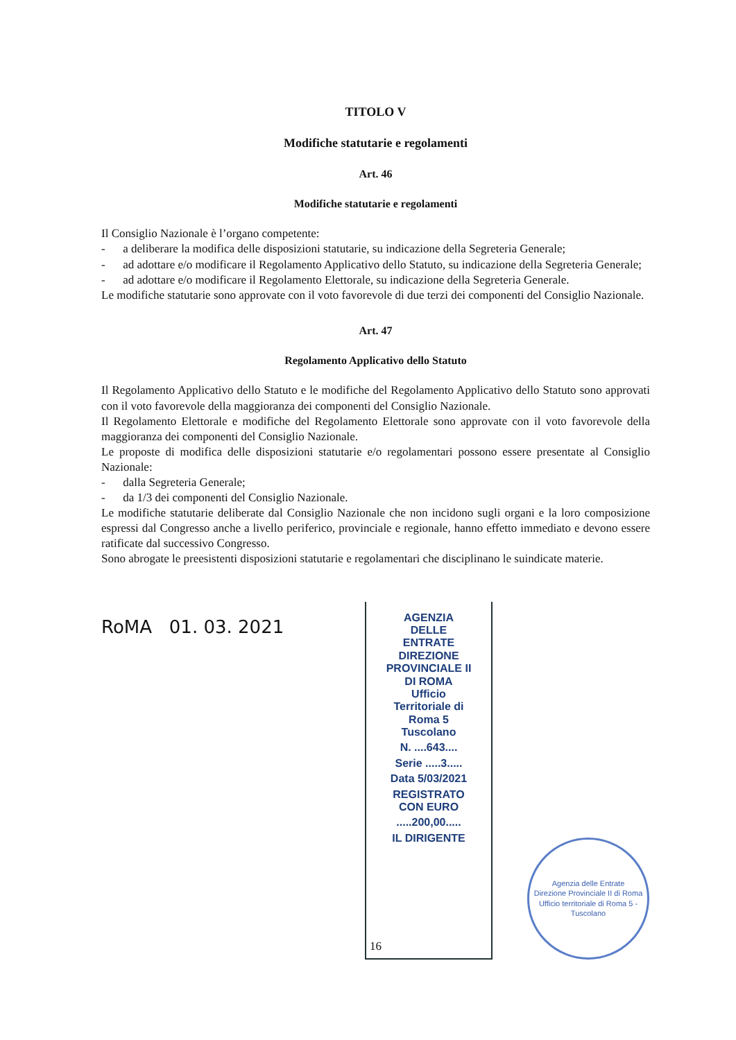TITOLO V
Modifiche statutarie e regolamenti
Art. 46
Modifiche statutarie e regolamenti
Il Consiglio Nazionale è l’organo competente:
- a deliberare la modifica delle disposizioni statutarie, su indicazione della Segreteria Generale;
- ad adottare e/o modificare il Regolamento Applicativo dello Statuto, su indicazione della Segreteria Generale;
- ad adottare e/o modificare il Regolamento Elettorale, su indicazione della Segreteria Generale.
Le modifiche statutarie sono approvate con il voto favorevole di due terzi dei componenti del Consiglio Nazionale.
Art. 47
Regolamento Applicativo dello Statuto
Il Regolamento Applicativo dello Statuto e le modifiche del Regolamento Applicativo dello Statuto sono approvati con il voto favorevole della maggioranza dei componenti del Consiglio Nazionale.
Il Regolamento Elettorale e modifiche del Regolamento Elettorale sono approvate con il voto favorevole della maggioranza dei componenti del Consiglio Nazionale.
Le proposte di modifica delle disposizioni statutarie e/o regolamentari possono essere presentate al Consiglio Nazionale:
- dalla Segreteria Generale;
- da 1/3 dei componenti del Consiglio Nazionale.
Le modifiche statutarie deliberate dal Consiglio Nazionale che non incidono sugli organi e la loro composizione espressi dal Congresso anche a livello periferico, provinciale e regionale, hanno effetto immediato e devono essere ratificate dal successivo Congresso.
Sono abrogate le preesistenti disposizioni statutarie e regolamentari che disciplinano le suindicate materie.
RoMA 01. 03. 2021
AGENZIA
DELLE
ENTRATE
DIREZIONE
PROVINCIALE II
DI ROMA
Ufficio
Territoriale di
Roma 5
Tuscolano
N. ....643....
Serie .....3.....
Data 5/03/2021
REGISTRATO
CON EURO
.....200,00.....
IL DIRIGENTE
Agenzia delle Entrate
Direzione Provinciale II di Roma
Ufficio territoriale di Roma 5 - Tuscolano
16